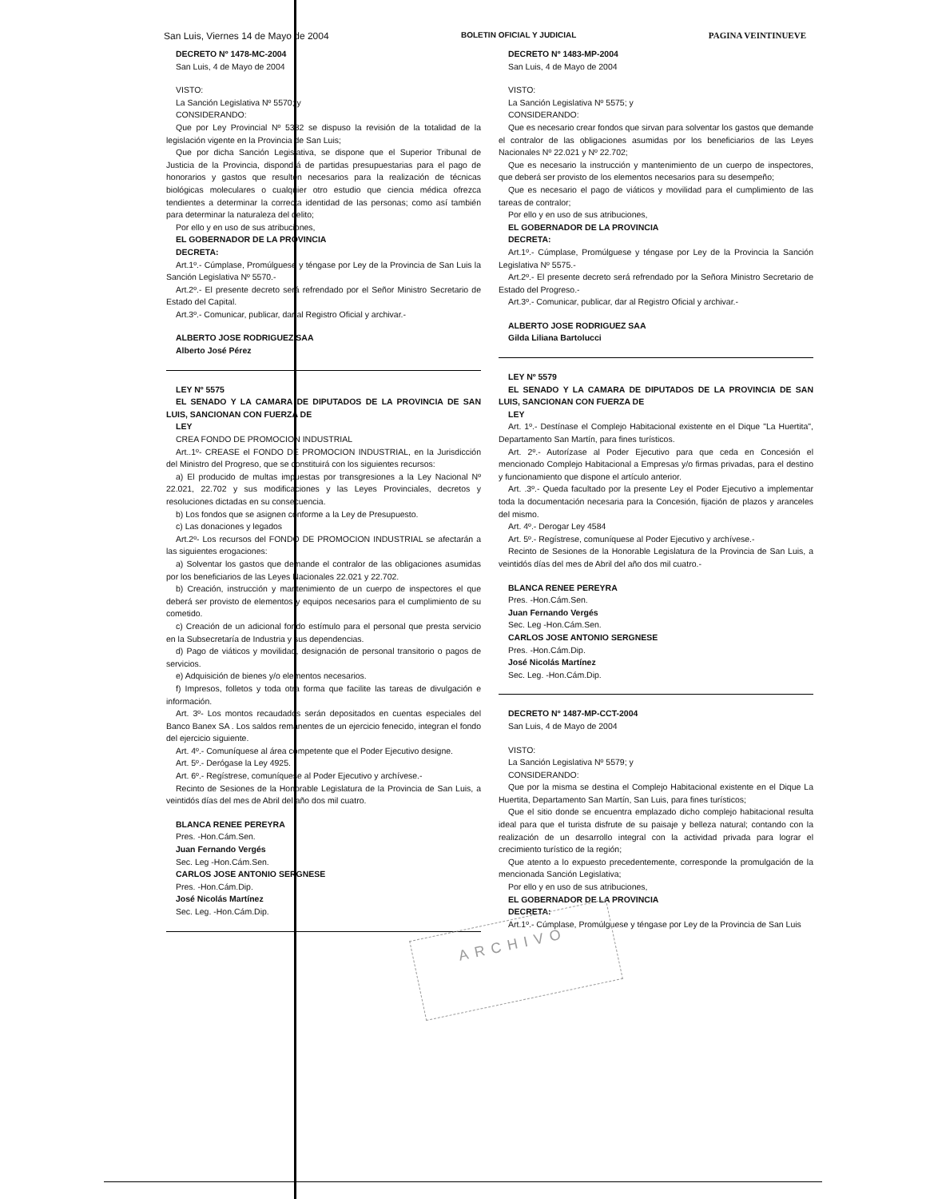San Luis, Viernes 14 de Mayo de 2004 BOLETIN OFICIAL Y JUDICIAL PAGINA VEINTINUEVE
DECRETO Nº 1478-MC-2004
San Luis, 4 de Mayo de 2004
VISTO:
La Sanción Legislativa Nº 5570; y
CONSIDERANDO:
Que por Ley Provincial Nº 5382 se dispuso la revisión de la totalidad de la legislación vigente en la Provincia de San Luis;
Que por dicha Sanción Legislativa, se dispone que el Superior Tribunal de Justicia de la Provincia, dispondrá de partidas presupuestarias para el pago de honorarios y gastos que resulten necesarios para la realización de técnicas biológicas moleculares o cualquier otro estudio que ciencia médica ofrezca tendientes a determinar la correcta identidad de las personas; como así también para determinar la naturaleza del delito;
Por ello y en uso de sus atribuciones,
EL GOBERNADOR DE LA PROVINCIA
DECRETA:
Art.1º.- Cúmplase, Promúlguese y téngase por Ley de la Provincia de San Luis la Sanción Legislativa Nº 5570.-
Art.2º.- El presente decreto será refrendado por el Señor Ministro Secretario de Estado del Capital.
Art.3º.- Comunicar, publicar, dar al Registro Oficial y archivar.-
ALBERTO JOSE RODRIGUEZ SAA
Alberto José Pérez
LEY Nº 5575
EL SENADO Y LA CAMARA DE DIPUTADOS DE LA PROVINCIA DE SAN LUIS, SANCIONAN CON FUERZA DE
LEY
CREA FONDO DE PROMOCION INDUSTRIAL
Art..1º- CREASE el FONDO DE PROMOCION INDUSTRIAL, en la Jurisdicción del Ministro del Progreso, que se constituirá con los siguientes recursos:
a) El producido de multas impuestas por transgresiones a la Ley Nacional Nº 22.021, 22.702 y sus modificaciones y las Leyes Provinciales, decretos y resoluciones dictadas en su consecuencia.
b) Los fondos que se asignen conforme a la Ley de Presupuesto.
c) Las donaciones y legados
Art.2º- Los recursos del FONDO DE PROMOCION INDUSTRIAL se afectarán a las siguientes erogaciones:
a) Solventar los gastos que demande el contralor de las obligaciones asumidas por los beneficiarios de las Leyes Nacionales 22.021 y 22.702.
b) Creación, instrucción y mantenimiento de un cuerpo de inspectores el que deberá ser provisto de elementos y equipos necesarios para el cumplimiento de su cometido.
c) Creación de un adicional fondo estímulo para el personal que presta servicio en la Subsecretaría de Industria y sus dependencias.
d) Pago de viáticos y movilidad, designación de personal transitorio o pagos de servicios.
e) Adquisición de bienes y/o elementos necesarios.
f) Impresos, folletos y toda otra forma que facilite las tareas de divulgación e información.
Art. 3º- Los montos recaudados serán depositados en cuentas especiales del Banco Banex SA . Los saldos remanentes de un ejercicio fenecido, integran el fondo del ejercicio siguiente.
Art. 4º.- Comuníquese al área competente que el Poder Ejecutivo designe.
Art. 5º.- Derógase la Ley 4925.
Art. 6º.- Regístrese, comuníquese al Poder Ejecutivo y archívese.-
Recinto de Sesiones de la Honorable Legislatura de la Provincia de San Luis, a veintidós días del mes de Abril del año dos mil cuatro.
BLANCA RENEE PEREYRA
Pres. -Hon.Cám.Sen.
Juan Fernando Vergés
Sec. Leg -Hon.Cám.Sen.
CARLOS JOSE ANTONIO SERGNESE
Pres. -Hon.Cám.Dip.
José Nicolás Martínez
Sec. Leg. -Hon.Cám.Dip.
DECRETO Nº 1483-MP-2004
San Luis, 4 de Mayo de 2004
VISTO:
La Sanción Legislativa Nº 5575; y
CONSIDERANDO:
Que es necesario crear fondos que sirvan para solventar los gastos que demande el contralor de las obligaciones asumidas por los beneficiarios de las Leyes Nacionales Nº 22.021 y Nº 22.702;
Que es necesario la instrucción y mantenimiento de un cuerpo de inspectores, que deberá ser provisto de los elementos necesarios para su desempeño;
Que es necesario el pago de viáticos y movilidad para el cumplimiento de las tareas de contralor;
Por ello y en uso de sus atribuciones,
EL GOBERNADOR DE LA PROVINCIA
DECRETA:
Art.1º.- Cúmplase, Promúlguese y téngase por Ley de la Provincia la Sanción Legislativa Nº 5575.-
Art.2º.- El presente decreto será refrendado por la Señora Ministro Secretario de Estado del Progreso.-
Art.3º.- Comunicar, publicar, dar al Registro Oficial y archivar.-
ALBERTO JOSE RODRIGUEZ SAA
Gilda Liliana Bartolucci
LEY Nº 5579
EL SENADO Y LA CAMARA DE DIPUTADOS DE LA PROVINCIA DE SAN LUIS, SANCIONAN CON FUERZA DE
LEY
Art. 1º.- Destínase el Complejo Habitacional existente en el Dique "La Huertita", Departamento San Martín, para fines turísticos.
Art. 2º.- Autorízase al Poder Ejecutivo para que ceda en Concesión el mencionado Complejo Habitacional a Empresas y/o firmas privadas, para el destino y funcionamiento que dispone el artículo anterior.
Art. .3º.- Queda facultado por la presente Ley el Poder Ejecutivo a implementar toda la documentación necesaria para la Concesión, fijación de plazos y aranceles del mismo.
Art. 4º.- Derogar Ley 4584
Art. 5º.- Regístrese, comuníquese al Poder Ejecutivo y archívese.-
Recinto de Sesiones de la Honorable Legislatura de la Provincia de San Luis, a veintidós días del mes de Abril del año dos mil cuatro.-
BLANCA RENEE PEREYRA
Pres. -Hon.Cám.Sen.
Juan Fernando Vergés
Sec. Leg -Hon.Cám.Sen.
CARLOS JOSE ANTONIO SERGNESE
Pres. -Hon.Cám.Dip.
José Nicolás Martínez
Sec. Leg. -Hon.Cám.Dip.
DECRETO Nº 1487-MP-CCT-2004
San Luis, 4 de Mayo de 2004
VISTO:
La Sanción Legislativa Nº 5579; y
CONSIDERANDO:
Que por la misma se destina el Complejo Habitacional existente en el Dique La Huertita, Departamento San Martín, San Luis, para fines turísticos;
Que el sitio donde se encuentra emplazado dicho complejo habitacional resulta ideal para que el turista disfrute de su paisaje y belleza natural; contando con la realización de un desarrollo integral con la actividad privada para lograr el crecimiento turístico de la región;
Que atento a lo expuesto precedentemente, corresponde la promulgación de la mencionada Sanción Legislativa;
Por ello y en uso de sus atribuciones,
EL GOBERNADOR DE LA PROVINCIA
DECRETA:
Art.1º.- Cúmplase, Promúlguese y téngase por Ley de la Provincia de San Luis
ARCHIVO